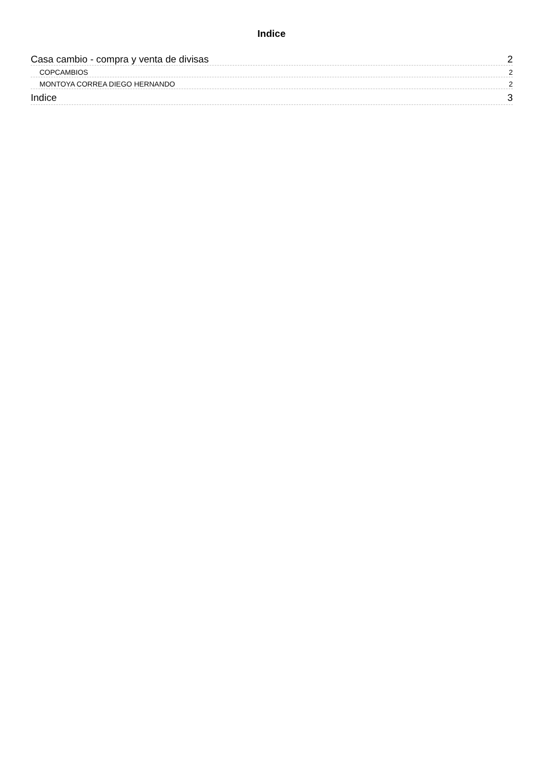Indice
Casa cambio - compra y venta de divisas 2
COPCAMBIOS 2
MONTOYA CORREA DIEGO HERNANDO 2
Indice 3